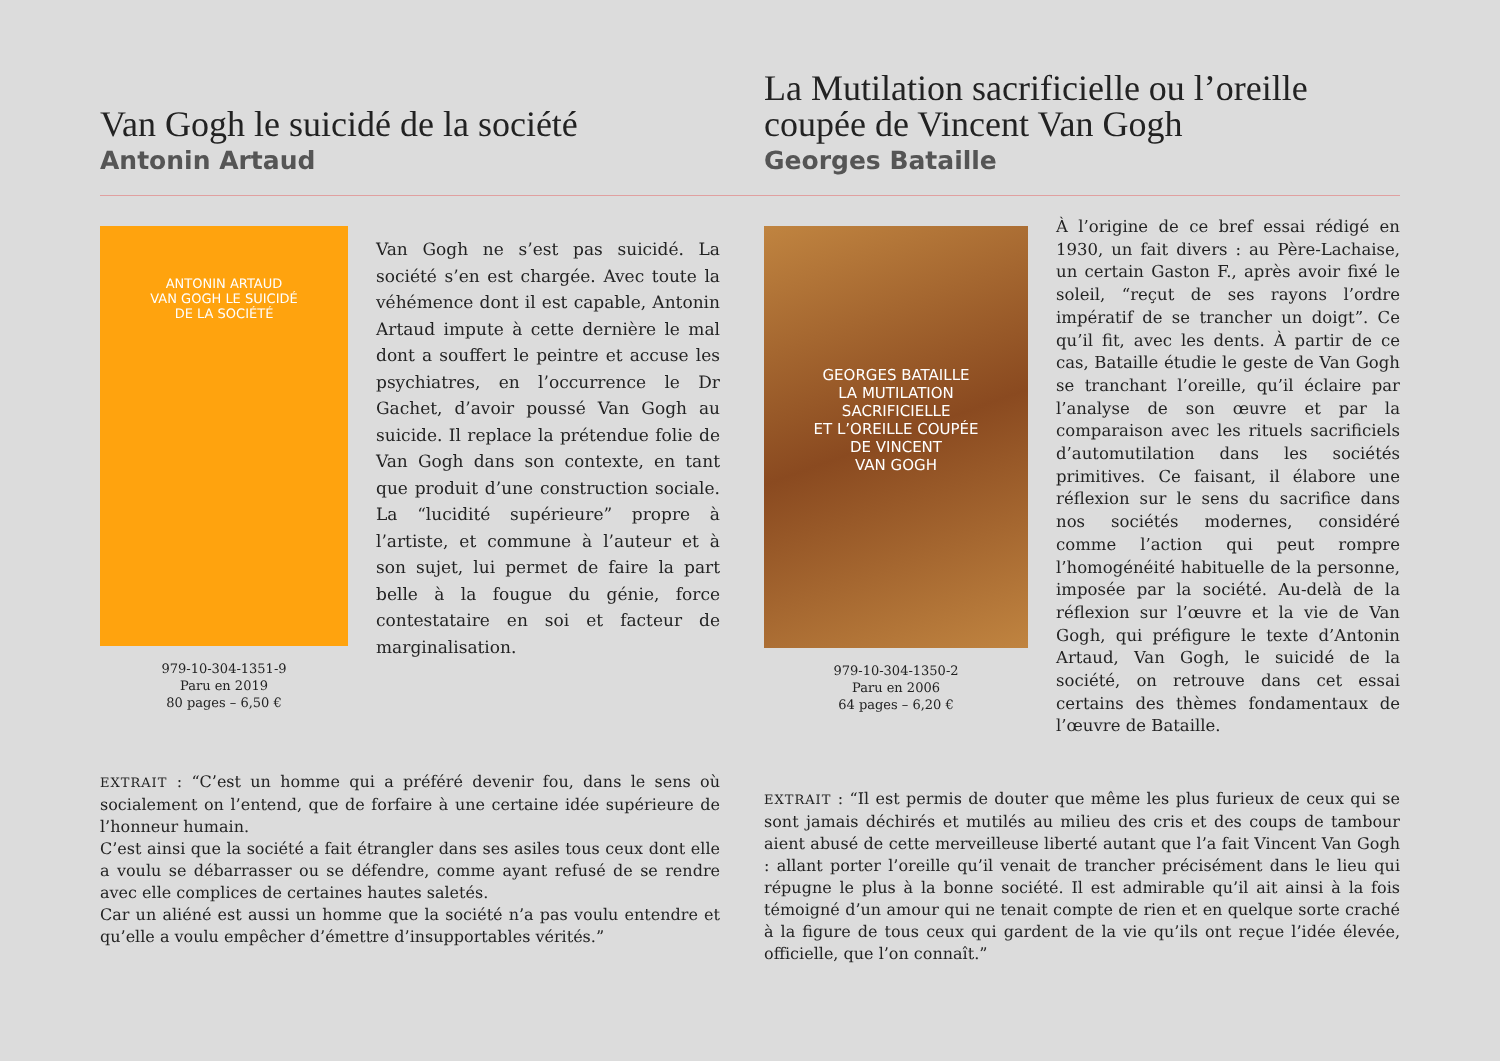Van Gogh le suicidé de la société
Antonin Artaud
La Mutilation sacrificielle ou l’oreille coupée de Vincent Van Gogh
Georges Bataille
ANTONIN ARTAUD
VAN GOGH LE SUICIDÉ
DE LA SOCIÉTÉ
979-10-304-1351-9
Paru en 2019
80 pages – 6,50 €
Van Gogh ne s’est pas suicidé. La société s’en est chargée. Avec toute la véhémence dont il est capable, Antonin Artaud impute à cette dernière le mal dont a souffert le peintre et accuse les psychiatres, en l’occurrence le Dr Gachet, d’avoir poussé Van Gogh au suicide. Il replace la prétendue folie de Van Gogh dans son contexte, en tant que produit d’une construction sociale. La “lucidité supérieure” propre à l’artiste, et commune à l’auteur et à son sujet, lui permet de faire la part belle à la fougue du génie, force contestataire en soi et facteur de marginalisation.
EXTRAIT : “C’est un homme qui a préféré devenir fou, dans le sens où socialement on l’entend, que de forfaire à une certaine idée supérieure de l’honneur humain.
C’est ainsi que la société a fait étrangler dans ses asiles tous ceux dont elle a voulu se débarrasser ou se défendre, comme ayant refusé de se rendre avec elle complices de certaines hautes saletés.
Car un aliéné est aussi un homme que la société n’a pas voulu entendre et qu’elle a voulu empêcher d’émettre d’insupportables vérités.”
GEORGES BATAILLE
LA MUTILATION
SACRIFICIELLE
ET L’OREILLE COUPÉE
DE VINCENT
VAN GOGH
979-10-304-1350-2
Paru en 2006
64 pages – 6,20 €
À l’origine de ce bref essai rédigé en 1930, un fait divers : au Père-Lachaise, un certain Gaston F., après avoir fixé le soleil, “reçut de ses rayons l’ordre impératif de se trancher un doigt”. Ce qu’il fit, avec les dents. À partir de ce cas, Bataille étudie le geste de Van Gogh se tranchant l’oreille, qu’il éclaire par l’analyse de son œuvre et par la comparaison avec les rituels sacrificiels d’automutilation dans les sociétés primitives. Ce faisant, il élabore une réflexion sur le sens du sacrifice dans nos sociétés modernes, considéré comme l’action qui peut rompre l’homogénéité habituelle de la personne, imposée par la société. Au-delà de la réflexion sur l’œuvre et la vie de Van Gogh, qui préfigure le texte d’Antonin Artaud, Van Gogh, le suicidé de la société, on retrouve dans cet essai certains des thèmes fondamentaux de l’œuvre de Bataille.
EXTRAIT : “Il est permis de douter que même les plus furieux de ceux qui se sont jamais déchirés et mutilés au milieu des cris et des coups de tambour aient abusé de cette merveilleuse liberté autant que l’a fait Vincent Van Gogh : allant porter l’oreille qu’il venait de trancher précisément dans le lieu qui répugne le plus à la bonne société. Il est admirable qu’il ait ainsi à la fois témoigné d’un amour qui ne tenait compte de rien et en quelque sorte craché à la figure de tous ceux qui gardent de la vie qu’ils ont reçue l’idée élevée, officielle, que l’on connaît.”